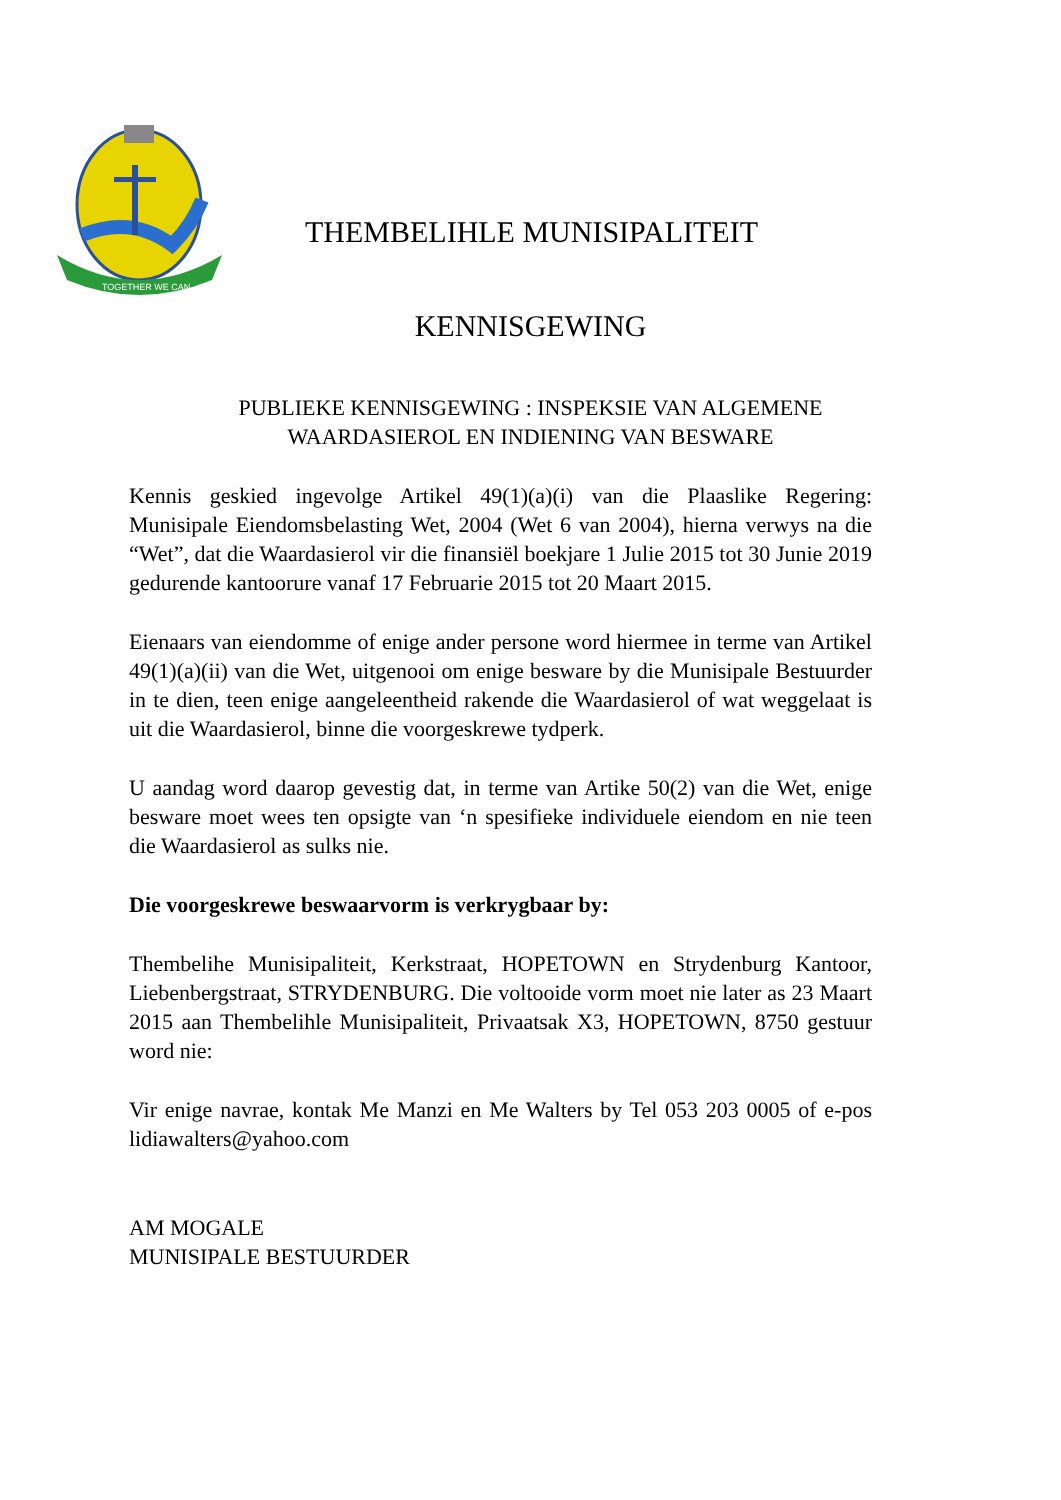TOGETHER WE CAN
THEMBELIHLE MUNISIPALITEIT
KENNISGEWING
PUBLIEKE KENNISGEWING : INSPEKSIE VAN ALGEMENE
WAARDASIEROL EN INDIENING VAN BESWARE
Kennis geskied ingevolge Artikel 49(1)(a)(i) van die Plaaslike Regering: Munisipale Eiendomsbelasting Wet, 2004 (Wet 6 van 2004), hierna verwys na die “Wet”, dat die Waardasierol vir die finansiël boekjare 1 Julie 2015 tot 30 Junie 2019 gedurende kantoorure vanaf 17 Februarie 2015 tot 20 Maart 2015.
Eienaars van eiendomme of enige ander persone word hiermee in terme van Artikel 49(1)(a)(ii) van die Wet, uitgenooi om enige besware by die Munisipale Bestuurder in te dien, teen enige aangeleentheid rakende die Waardasierol of wat weggelaat is uit die Waardasierol, binne die voorgeskrewe tydperk.
U aandag word daarop gevestig dat, in terme van Artike 50(2) van die Wet, enige besware moet wees ten opsigte van ‘n spesifieke individuele eiendom en nie teen die Waardasierol as sulks nie.
Die voorgeskrewe beswaarvorm is verkrygbaar by:
Thembelihe Munisipaliteit, Kerkstraat, HOPETOWN en Strydenburg Kantoor, Liebenbergstraat, STRYDENBURG. Die voltooide vorm moet nie later as 23 Maart 2015 aan Thembelihle Munisipaliteit, Privaatsak X3, HOPETOWN, 8750 gestuur word nie:
Vir enige navrae, kontak Me Manzi en Me Walters by Tel 053 203 0005 of e-pos lidiawalters@yahoo.com
AM MOGALE
MUNISIPALE BESTUURDER